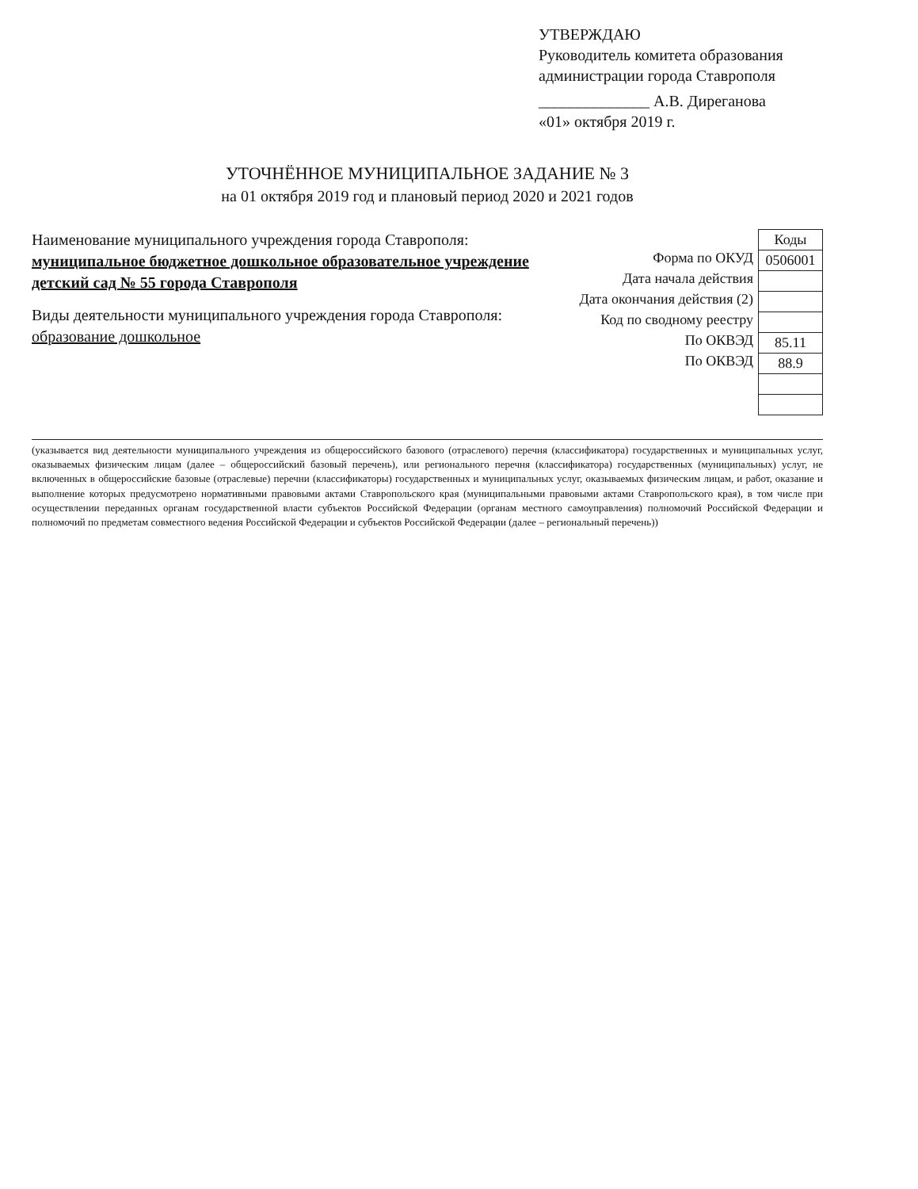УТВЕРЖДАЮ
Руководитель комитета образования администрации города Ставрополя
______________ А.В. Диреганова
«01» октября 2019 г.
УТОЧНЁННОЕ МУНИЦИПАЛЬНОЕ ЗАДАНИЕ № 3
на 01 октября 2019 год и плановый период 2020 и 2021 годов
Наименование муниципального учреждения города Ставрополя:
муниципальное бюджетное дошкольное образовательное учреждение детский сад № 55 города Ставрополя
Виды деятельности муниципального учреждения города Ставрополя:
образование дошкольное
Форма по ОКУД
Дата начала действия
Дата окончания действия (2)
Код по сводному реестру
По ОКВЭД
По ОКВЭД
| Коды |
| --- |
| 0506001 |
| 85.11 |
| 88.9 |
(указывается вид деятельности муниципального учреждения из общероссийского базового (отраслевого) перечня (классификатора) государственных и муниципальных услуг, оказываемых физическим лицам (далее – общероссийский базовый перечень), или регионального перечня (классификатора) государственных (муниципальных) услуг, не включенных в общероссийские базовые (отраслевые) перечни (классификаторы) государственных и муниципальных услуг, оказываемых физическим лицам, и работ, оказание и выполнение которых предусмотрено нормативными правовыми актами Ставропольского края (муниципальными правовыми актами Ставропольского края), в том числе при осуществлении переданных органам государственной власти субъектов Российской Федерации (органам местного самоуправления) полномочий Российской Федерации и полномочий по предметам совместного ведения Российской Федерации и субъектов Российской Федерации (далее – региональный перечень))